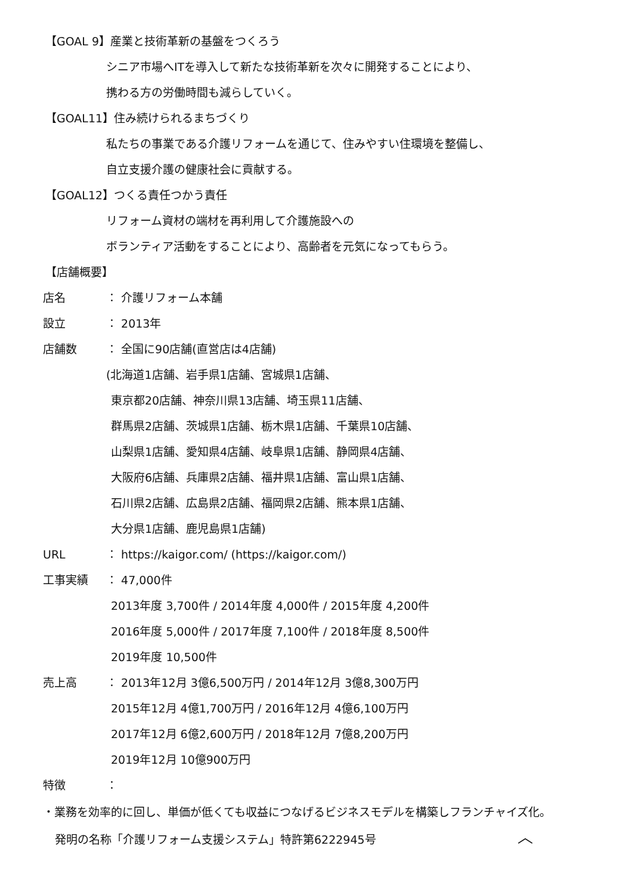【GOAL 9】産業と技術革新の基盤をつくろう
シニア市場へITを導入して新たな技術革新を次々に開発することにより、
携わる方の労働時間も減らしていく。
【GOAL11】住み続けられるまちづくり
私たちの事業である介護リフォームを通じて、住みやすい住環境を整備し、
自立支援介護の健康社会に貢献する。
【GOAL12】つくる責任つかう責任
リフォーム資材の端材を再利用して介護施設への
ボランティア活動をすることにより、高齢者を元気になってもらう。
【店舗概要】
店名 ： 介護リフォーム本舗
設立 ： 2013年
店舗数 ： 全国に90店舗(直営店は4店舗)
(北海道1店舗、岩手県1店舗、宮城県1店舗、
東京都20店舗、神奈川県13店舗、埼玉県11店舗、
群馬県2店舗、茨城県1店舗、栃木県1店舗、千葉県10店舗、
山梨県1店舗、愛知県4店舗、岐阜県1店舗、静岡県4店舗、
大阪府6店舗、兵庫県2店舗、福井県1店舗、富山県1店舗、
石川県2店舗、広島県2店舗、福岡県2店舗、熊本県1店舗、
大分県1店舗、鹿児島県1店舗)
URL ： https://kaigor.com/ (https://kaigor.com/)
工事実績 ： 47,000件
2013年度 3,700件 / 2014年度 4,000件 / 2015年度 4,200件
2016年度 5,000件 / 2017年度 7,100件 / 2018年度 8,500件
2019年度 10,500件
売上高 ： 2013年12月 3億6,500万円 / 2014年12月 3億8,300万円
2015年12月 4億1,700万円 / 2016年12月 4億6,100万円
2017年12月 6億2,600万円 / 2018年12月 7億8,200万円
2019年12月 10億900万円
特徴 ：
・業務を効率的に回し、単価が低くても収益につなげるビジネスモデルを構築しフランチャイズ化。
発明の名称「介護リフォーム支援システム」特許第6222945号
︿